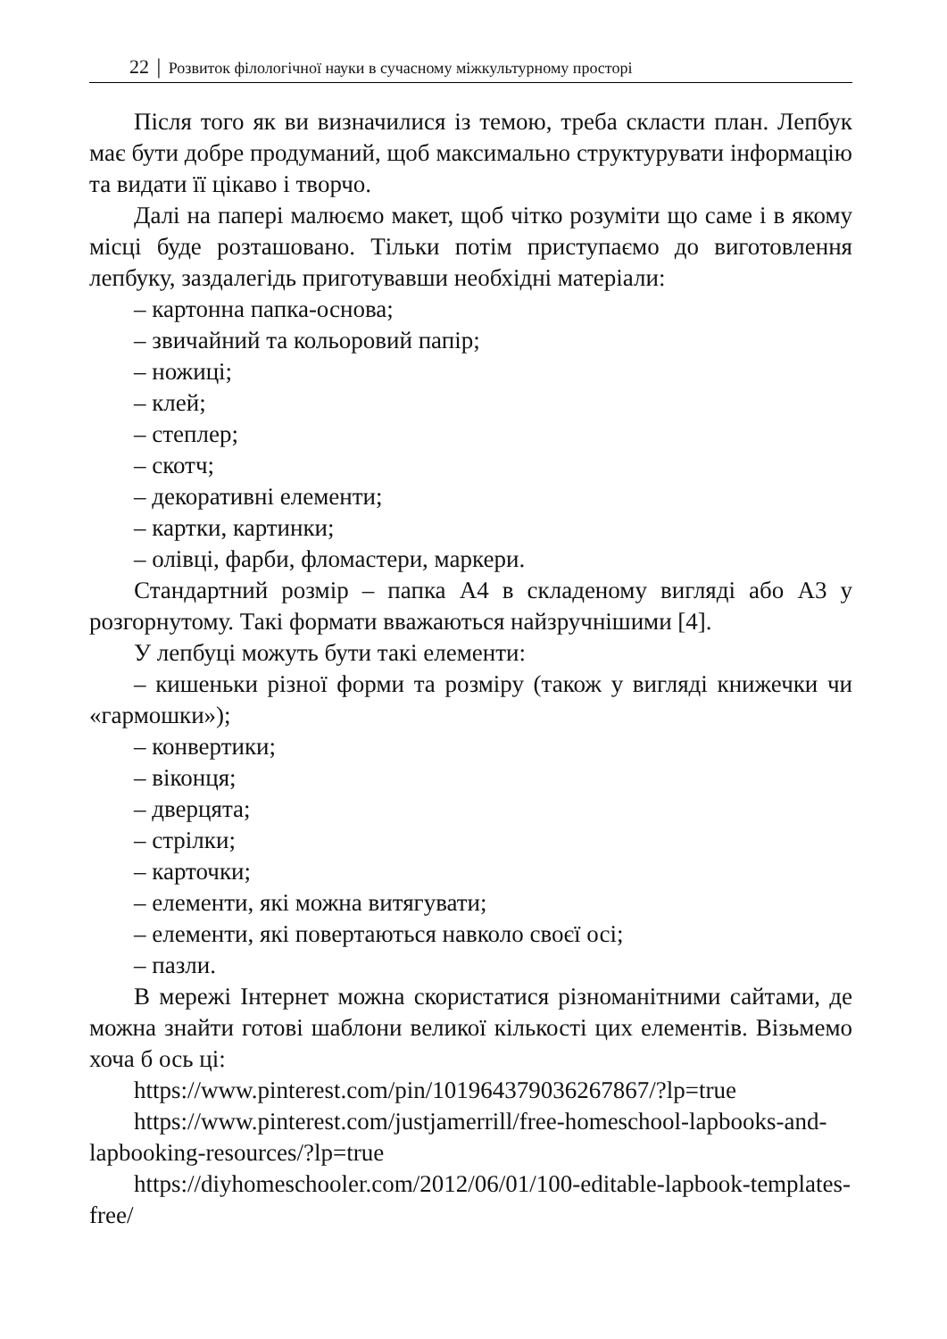22 │ Розвиток філологічної науки в сучасному міжкультурному просторі
Після того як ви визначилися із темою, треба скласти план. Лепбук має бути добре продуманий, щоб максимально структурувати інформацію та видати її цікаво і творчо.
Далі на папері малюємо макет, щоб чітко розуміти що саме і в якому місці буде розташовано. Тільки потім приступаємо до виготовлення лепбуку, заздалегідь приготувавши необхідні матеріали:
– картонна папка-основа;
– звичайний та кольоровий папір;
– ножиці;
– клей;
– степлер;
– скотч;
– декоративні елементи;
– картки, картинки;
– олівці, фарби, фломастери, маркери.
Стандартний розмір – папка А4 в складеному вигляді або А3 у розгорнутому. Такі формати вважаються найзручнішими [4].
У лепбуці можуть бути такі елементи:
– кишеньки різної форми та розміру (також у вигляді книжечки чи «гармошки»);
– конвертики;
– віконця;
– дверцята;
– стрілки;
– карточки;
– елементи, які можна витягувати;
– елементи, які повертаються навколо своєї осі;
– пазли.
В мережі Інтернет можна скористатися різноманітними сайтами, де можна знайти готові шаблони великої кількості цих елементів. Візьмемо хоча б ось ці:
https://www.pinterest.com/pin/101964379036267867/?lp=true
https://www.pinterest.com/justjamerrill/free-homeschool-lapbooks-and-lapbooking-resources/?lp=true
https://diyhomeschooler.com/2012/06/01/100-editable-lapbook-templates-free/